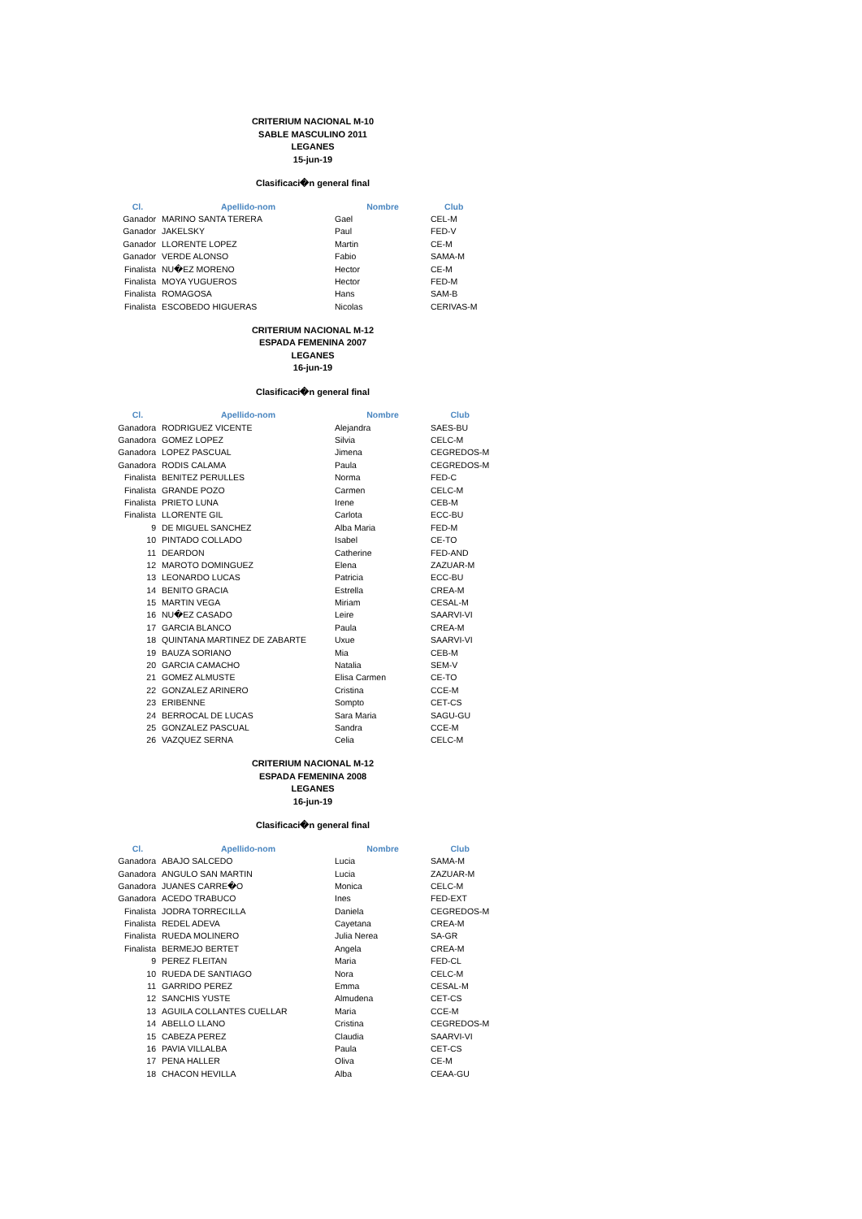CRITERIUM NACIONAL M-10
SABLE MASCULINO 2011
LEGANES
15-jun-19
Clasificaci�n general final
| Cl. | Apellido-nom | Nombre | Club |
| --- | --- | --- | --- |
| Ganador | MARINO SANTA TERERA | Gael | CEL-M |
| Ganador | JAKELSKY | Paul | FED-V |
| Ganador | LLORENTE LOPEZ | Martin | CE-M |
| Ganador | VERDE ALONSO | Fabio | SAMA-M |
| Finalista | NU�EZ MORENO | Hector | CE-M |
| Finalista | MOYA YUGUEROS | Hector | FED-M |
| Finalista | ROMAGOSA | Hans | SAM-B |
| Finalista | ESCOBEDO HIGUERAS | Nicolas | CERIVAS-M |
CRITERIUM NACIONAL M-12
ESPADA FEMENINA 2007
LEGANES
16-jun-19
Clasificaci�n general final
| Cl. | Apellido-nom | Nombre | Club |
| --- | --- | --- | --- |
| Ganadora | RODRIGUEZ VICENTE | Alejandra | SAES-BU |
| Ganadora | GOMEZ LOPEZ | Silvia | CELC-M |
| Ganadora | LOPEZ PASCUAL | Jimena | CEGREDOS-M |
| Ganadora | RODIS CALAMA | Paula | CEGREDOS-M |
| Finalista | BENITEZ PERULLES | Norma | FED-C |
| Finalista | GRANDE POZO | Carmen | CELC-M |
| Finalista | PRIETO LUNA | Irene | CEB-M |
| Finalista | LLORENTE GIL | Carlota | ECC-BU |
| 9 | DE MIGUEL SANCHEZ | Alba Maria | FED-M |
| 10 | PINTADO COLLADO | Isabel | CE-TO |
| 11 | DEARDON | Catherine | FED-AND |
| 12 | MAROTO DOMINGUEZ | Elena | ZAZUAR-M |
| 13 | LEONARDO LUCAS | Patricia | ECC-BU |
| 14 | BENITO GRACIA | Estrella | CREA-M |
| 15 | MARTIN VEGA | Miriam | CESAL-M |
| 16 | NU�EZ CASADO | Leire | SAARVI-VI |
| 17 | GARCIA BLANCO | Paula | CREA-M |
| 18 | QUINTANA MARTINEZ DE ZABARTE | Uxue | SAARVI-VI |
| 19 | BAUZA SORIANO | Mia | CEB-M |
| 20 | GARCIA CAMACHO | Natalia | SEM-V |
| 21 | GOMEZ ALMUSTE | Elisa Carmen | CE-TO |
| 22 | GONZALEZ ARINERO | Cristina | CCE-M |
| 23 | ERIBENNE | Sompto | CET-CS |
| 24 | BERROCAL DE LUCAS | Sara Maria | SAGU-GU |
| 25 | GONZALEZ PASCUAL | Sandra | CCE-M |
| 26 | VAZQUEZ SERNA | Celia | CELC-M |
CRITERIUM NACIONAL M-12
ESPADA FEMENINA 2008
LEGANES
16-jun-19
Clasificaci�n general final
| Cl. | Apellido-nom | Nombre | Club |
| --- | --- | --- | --- |
| Ganadora | ABAJO SALCEDO | Lucia | SAMA-M |
| Ganadora | ANGULO SAN MARTIN | Lucia | ZAZUAR-M |
| Ganadora | JUANES CARRE�O | Monica | CELC-M |
| Ganadora | ACEDO TRABUCO | Ines | FED-EXT |
| Finalista | JODRA TORRECILLA | Daniela | CEGREDOS-M |
| Finalista | REDEL ADEVA | Cayetana | CREA-M |
| Finalista | RUEDA MOLINERO | Julia Nerea | SA-GR |
| Finalista | BERMEJO BERTET | Angela | CREA-M |
| 9 | PEREZ FLEITAN | Maria | FED-CL |
| 10 | RUEDA DE SANTIAGO | Nora | CELC-M |
| 11 | GARRIDO PEREZ | Emma | CESAL-M |
| 12 | SANCHIS YUSTE | Almudena | CET-CS |
| 13 | AGUILA COLLANTES CUELLAR | Maria | CCE-M |
| 14 | ABELLO LLANO | Cristina | CEGREDOS-M |
| 15 | CABEZA PEREZ | Claudia | SAARVI-VI |
| 16 | PAVIA VILLALBA | Paula | CET-CS |
| 17 | PENA HALLER | Oliva | CE-M |
| 18 | CHACON HEVILLA | Alba | CEAA-GU |